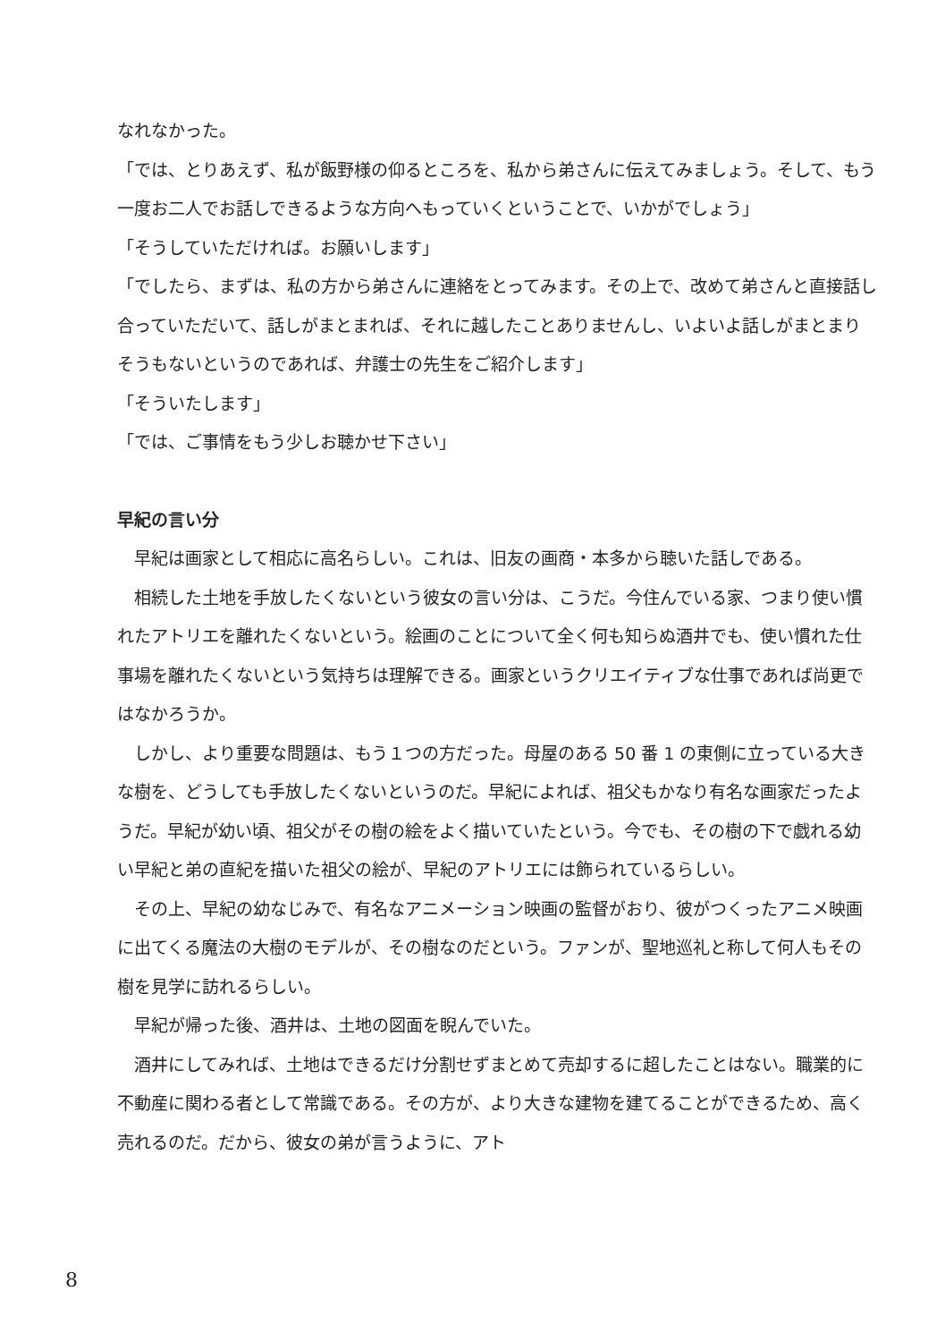なれなかった。
「では、とりあえず、私が飯野様の仰るところを、私から弟さんに伝えてみましょう。そして、もう一度お二人でお話しできるような方向へもっていくということで、いかがでしょう」
「そうしていただければ。お願いします」
「でしたら、まずは、私の方から弟さんに連絡をとってみます。その上で、改めて弟さんと直接話し合っていただいて、話しがまとまれば、それに越したことありませんし、いよいよ話しがまとまりそうもないというのであれば、弁護士の先生をご紹介します」
「そういたします」
「では、ご事情をもう少しお聴かせ下さい」
早紀の言い分
　早紀は画家として相応に高名らしい。これは、旧友の画商・本多から聴いた話しである。
　相続した土地を手放したくないという彼女の言い分は、こうだ。今住んでいる家、つまり使い慣れたアトリエを離れたくないという。絵画のことについて全く何も知らぬ酒井でも、使い慣れた仕事場を離れたくないという気持ちは理解できる。画家というクリエイティブな仕事であれば尚更ではなかろうか。
　しかし、より重要な問題は、もう１つの方だった。母屋のある 50 番 1 の東側に立っている大きな樹を、どうしても手放したくないというのだ。早紀によれば、祖父もかなり有名な画家だったようだ。早紀が幼い頃、祖父がその樹の絵をよく描いていたという。今でも、その樹の下で戯れる幼い早紀と弟の直紀を描いた祖父の絵が、早紀のアトリエには飾られているらしい。
　その上、早紀の幼なじみで、有名なアニメーション映画の監督がおり、彼がつくったアニメ映画に出てくる魔法の大樹のモデルが、その樹なのだという。ファンが、聖地巡礼と称して何人もその樹を見学に訪れるらしい。
　早紀が帰った後、酒井は、土地の図面を睨んでいた。
　酒井にしてみれば、土地はできるだけ分割せずまとめて売却するに超したことはない。職業的に不動産に関わる者として常識である。その方が、より大きな建物を建てることができるため、高く売れるのだ。だから、彼女の弟が言うように、アト
8